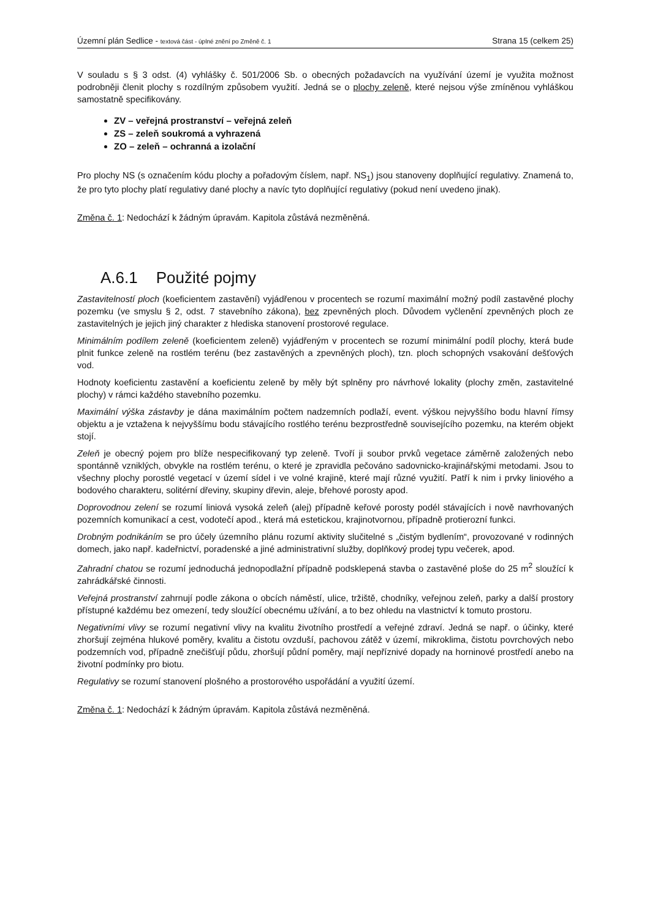Územní plán Sedlice - textová část - úplné znění po Změně č. 1
Strana 15 (celkem 25)
V souladu s § 3 odst. (4) vyhlášky č. 501/2006 Sb. o obecných požadavcích na využívání území je využita možnost podrobněji členit plochy s rozdílným způsobem využití. Jedná se o plochy zeleně, které nejsou výše zmíněnou vyhláškou samostatně specifikovány.
ZV – veřejná prostranství – veřejná zeleň
ZS – zeleň soukromá a vyhrazená
ZO – zeleň – ochranná a izolační
Pro plochy NS (s označením kódu plochy a pořadovým číslem, např. NS<sub>1</sub>) jsou stanoveny doplňující regulativy. Znamená to, že pro tyto plochy platí regulativy dané plochy a navíc tyto doplňující regulativy (pokud není uvedeno jinak).
Změna č. 1: Nedochází k žádným úpravám. Kapitola zůstává nezměněná.
A.6.1 Použité pojmy
Zastavitelností ploch (koeficientem zastavění) vyjádřenou v procentech se rozumí maximální možný podíl zastavěné plochy pozemku (ve smyslu § 2, odst. 7 stavebního zákona), bez zpevněných ploch. Důvodem vyčlenění zpevněných ploch ze zastavitelných je jejich jiný charakter z hlediska stanovení prostorové regulace.
Minimálním podílem zeleně (koeficientem zeleně) vyjádřeným v procentech se rozumí minimální podíl plochy, která bude plnit funkce zeleně na rostlém terénu (bez zastavěných a zpevněných ploch), tzn. ploch schopných vsakování dešťových vod.
Hodnoty koeficientu zastavění a koeficientu zeleně by měly být splněny pro návrhové lokality (plochy změn, zastavitelné plochy) v rámci každého stavebního pozemku.
Maximální výška zástavby je dána maximálním počtem nadzemních podlaží, event. výškou nejvyššího bodu hlavní římsy objektu a je vztažena k nejvyššímu bodu stávajícího rostlého terénu bezprostředně souvisejícího pozemku, na kterém objekt stojí.
Zeleň je obecný pojem pro blíže nespecifikovaný typ zeleně. Tvoří ji soubor prvků vegetace záměrně založených nebo spontánně vzniklých, obvykle na rostlém terénu, o které je zpravidla pečováno sadovnicko-krajinářskými metodami. Jsou to všechny plochy porostlé vegetací v území sídel i ve volné krajině, které mají různé využití. Patří k nim i prvky liniového a bodového charakteru, solitérní dřeviny, skupiny dřevin, aleje, břehové porosty apod.
Doprovodnou zelení se rozumí liniová vysoká zeleň (alej) případně keřové porosty podél stávajících i nově navrhovaných pozemních komunikací a cest, vodotečí apod., která má estetickou, krajinotvornou, případně protierozní funkci.
Drobným podnikáním se pro účely územního plánu rozumí aktivity slučitelné s „čistým bydlením“, provozované v rodinných domech, jako např. kadeřnictví, poradenské a jiné administrativní služby, doplňkový prodej typu večerek, apod.
Zahradní chatou se rozumí jednoduchá jednopodlažní případně podsklepená stavba o zastavěné ploše do 25 m<sup>2</sup> sloužící k zahrádkářské činnosti.
Veřejná prostranství zahrnují podle zákona o obcích náměstí, ulice, tržiště, chodníky, veřejnou zeleň, parky a další prostory přístupné každému bez omezení, tedy sloužící obecnému užívání, a to bez ohledu na vlastnictví k tomuto prostoru.
Negativními vlivy se rozumí negativní vlivy na kvalitu životního prostředí a veřejné zdraví. Jedná se např. o účinky, které zhoršují zejména hlukové poměry, kvalitu a čistotu ovzduší, pachovou zátěž v území, mikroklima, čistotu povrchových nebo podzemních vod, případně znečišťují půdu, zhoršují půdní poměry, mají nepříznivé dopady na horninové prostředí anebo na životní podmínky pro biotu.
Regulativy se rozumí stanovení plošného a prostorového uspořádání a využití území.
Změna č. 1: Nedochází k žádným úpravám. Kapitola zůstává nezměněná.